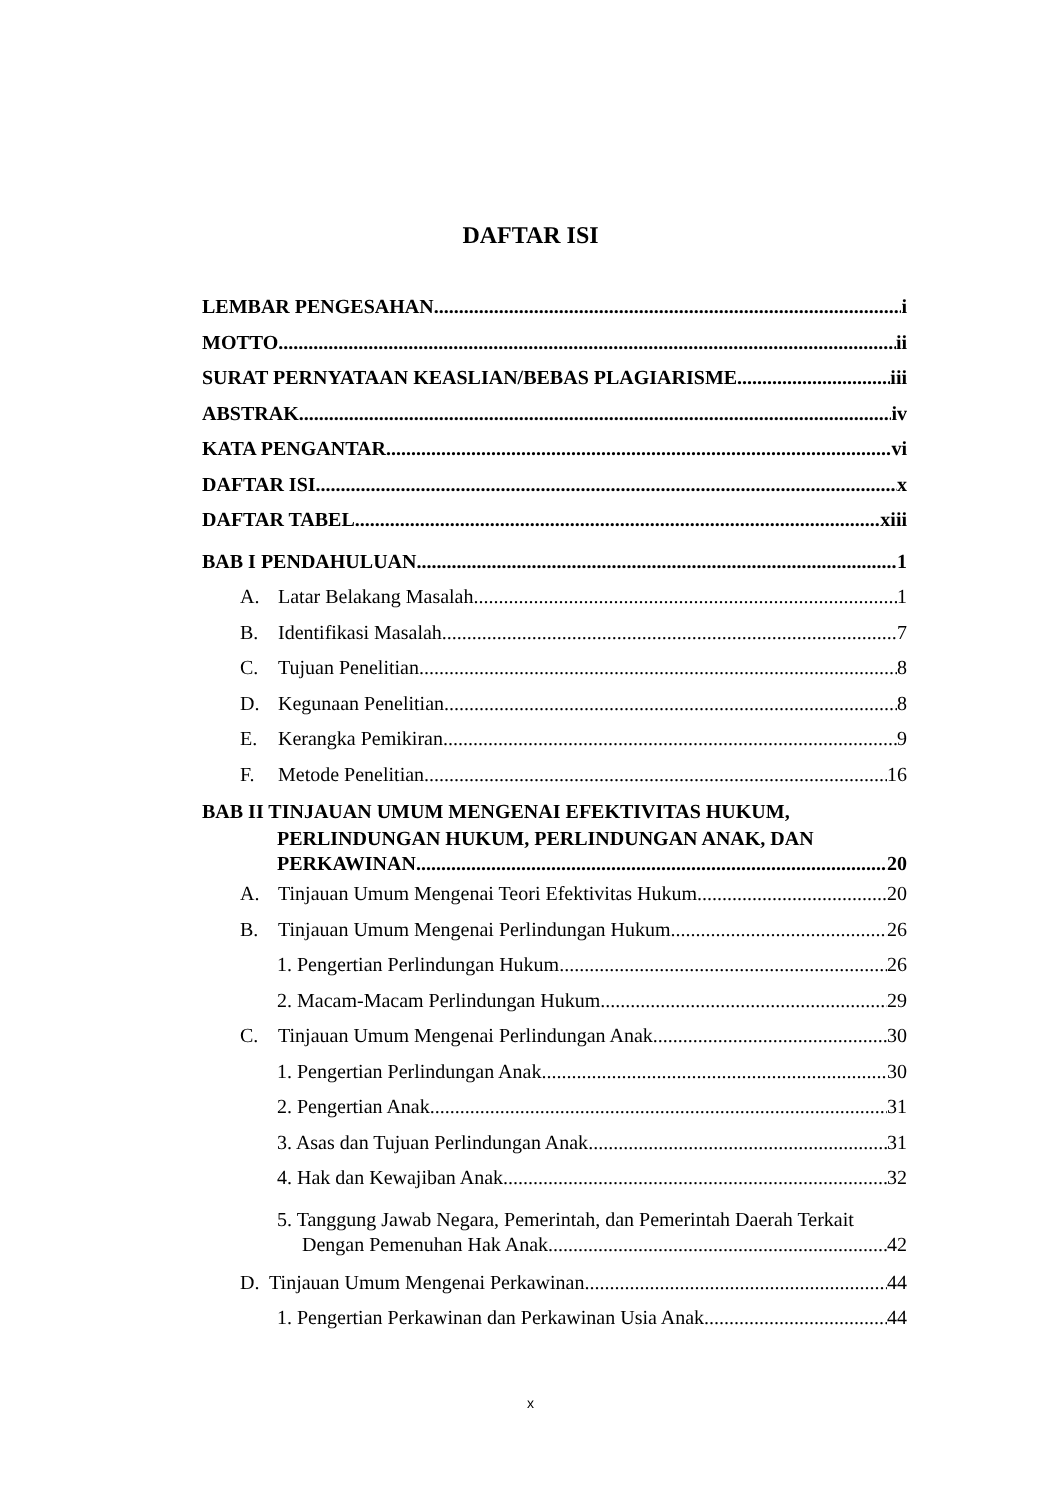DAFTAR ISI
LEMBAR PENGESAHAN i
MOTTO ii
SURAT PERNYATAAN KEASLIAN/BEBAS PLAGIARISME iii
ABSTRAK iv
KATA PENGANTAR vi
DAFTAR ISI x
DAFTAR TABEL xiii
BAB I PENDAHULUAN 1
A. Latar Belakang Masalah 1
B. Identifikasi Masalah 7
C. Tujuan Penelitian 8
D. Kegunaan Penelitian 8
E. Kerangka Pemikiran 9
F. Metode Penelitian 16
BAB II TINJAUAN UMUM MENGENAI EFEKTIVITAS HUKUM,
PERLINDUNGAN HUKUM, PERLINDUNGAN ANAK, DAN
PERKAWINAN 20
A. Tinjauan Umum Mengenai Teori Efektivitas Hukum 20
B. Tinjauan Umum Mengenai Perlindungan Hukum 26
1. Pengertian Perlindungan Hukum 26
2. Macam-Macam Perlindungan Hukum 29
C. Tinjauan Umum Mengenai Perlindungan Anak 30
1. Pengertian Perlindungan Anak 30
2. Pengertian Anak 31
3. Asas dan Tujuan Perlindungan Anak 31
4. Hak dan Kewajiban Anak 32
5. Tanggung Jawab Negara, Pemerintah, dan Pemerintah Daerah Terkait
Dengan Pemenuhan Hak Anak 42
D. Tinjauan Umum Mengenai Perkawinan 44
1. Pengertian Perkawinan dan Perkawinan Usia Anak 44
x